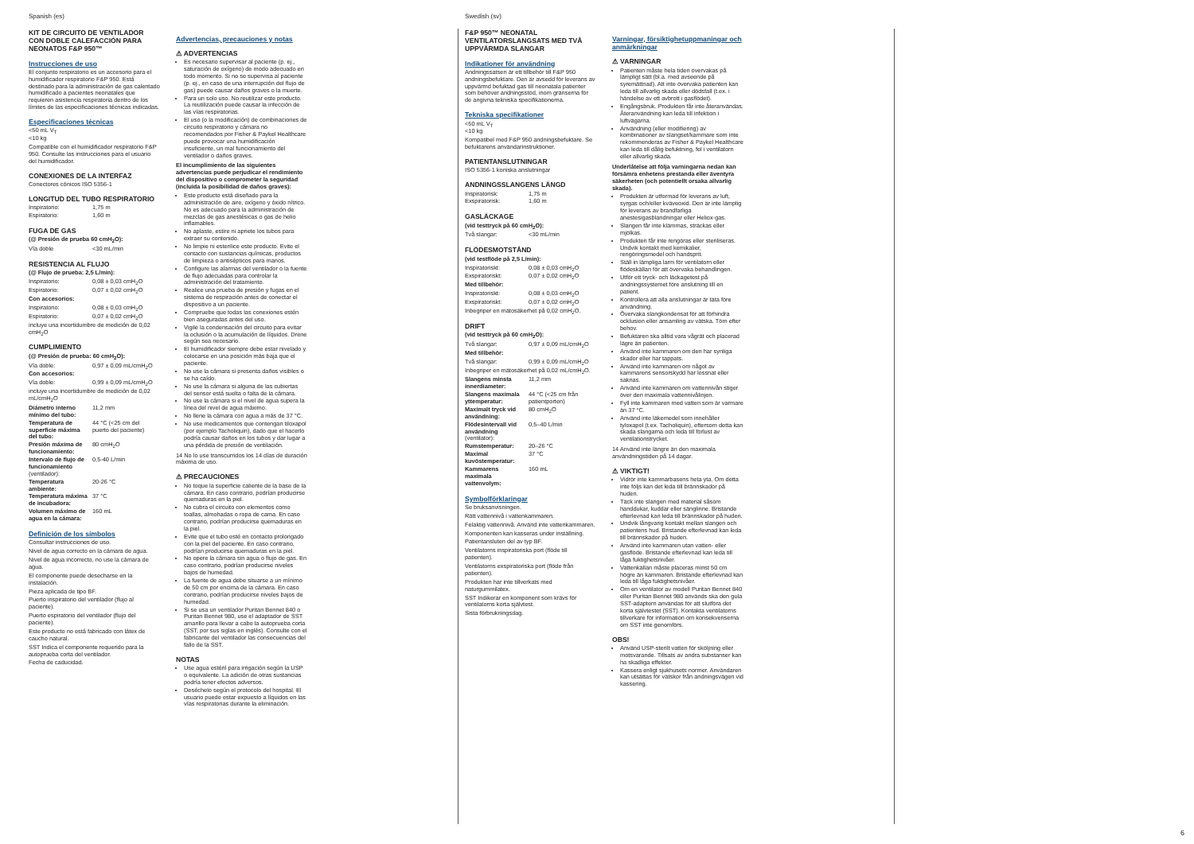Spanish (es)
KIT DE CIRCUITO DE VENTILADOR CON DOBLE CALEFACCIÓN PARA NEONATOS F&P 950™
Instrucciones de uso
El conjunto respiratorio es un accesorio para el humidificador respiratorio F&P 950. Está destinado para la administración de gas calentado humidificado a pacientes neonatales que requieren asistencia respiratoria dentro de los límites de las especificaciones técnicas indicadas.
Especificaciones técnicas
<50 mL V<sub>T</sub>
<10 kg
Compatible con el humidificador respiratorio F&P 950. Consulte las instrucciones para el usuario del humidificador.
CONEXIONES DE LA INTERFAZ
Conectores cónicos ISO 5356-1
LONGITUD DEL TUBO RESPIRATORIO
| Inspiratorio: | 1,75 m |
| Espiratorio: | 1,60 m |
FUGA DE GAS
(@ Presión de prueba 60 cmH<sub>2</sub>O):
| Vía doble | <30 mL/min |
RESISTENCIA AL FLUJO
(@ Flujo de prueba: 2,5 L/min):
| Inspiratorio: | 0,08 ± 0,03 cmH<sub>2</sub>O |
| Espiratorio: | 0,07 ± 0,02 cmH<sub>2</sub>O |
Con accesorios:
| Inspiratorio: | 0,08 ± 0,03 cmH<sub>2</sub>O |
| Espiratorio: | 0,07 ± 0,02 cmH<sub>2</sub>O |
incluye una incertidumbre de medición de 0,02 cmH<sub>2</sub>O
CUMPLIMIENTO
(@ Presión de prueba: 60 cmH<sub>2</sub>O):
| Vía doble: | 0,97 ± 0,09 mL/cmH<sub>2</sub>O |
Con accesorios:
| Vía doble: | 0,99 ± 0,09 mL/cmH<sub>2</sub>O |
incluye una incertidumbre de medición de 0,02 mL/cmH<sub>2</sub>O
| Diámetro interno mínimo del tubo: | 11,2 mm |
| Temperatura de superficie máxima del tubo: | 44 °C (<25 cm del puerto del paciente) |
| Presión máxima de funcionamiento: | 80 cmH<sub>2</sub>O |
| Intervalo de flujo de funcionamiento (ventilador): | 0,5-40 L/min |
| Temperatura ambiente: | 20-26 °C |
| Temperatura máxima de incubadora: | 37 °C |
| Volumen máximo de agua en la cámara: | 160 mL |
Definición de los símbolos
Consultar instrucciones de uso.
Nivel de agua correcto en la cámara de agua.
Nivel de agua incorrecto, no use la cámara de agua.
El componente puede desecharse en la instalación.
Pieza aplicada de tipo BF.
Puerto inspiratorio del ventilador (flujo al paciente).
Puerto espiratorio del ventilador (flujo del paciente).
Este producto no está fabricado con látex de caucho natural.
SST Indica el componente requerido para la autoprueba corta del ventilador.
Fecha de caducidad.
Advertencias, precauciones y notas
⚠ ADVERTENCIAS
Es necesario supervisar al paciente (p. ej., saturación de oxígeno) de modo adecuado en todo momento. Si no se supervisa al paciente (p. ej., en caso de una interrupción del flujo de gas) puede causar daños graves o la muerte.
Para un solo uso. No reutilizar este producto. La reutilización puede causar la infección de las vías respiratorias.
El uso (o la modificación) de combinaciones de circuito respiratorio y cámara no recomendados por Fisher & Paykel Healthcare puede provocar una humidificación insuficiente, un mal funcionamiento del ventilador o daños graves.
El incumplimiento de las siguientes advertencias puede perjudicar el rendimiento del dispositivo o comprometer la seguridad (incluida la posibilidad de daños graves):
Este producto está diseñado para la administración de aire, oxígeno y óxido nítrico. No es adecuado para la administración de mezclas de gas anestésicas o gas de helio inflamables.
No aplaste, estire ni apriete los tubos para extraer su contenido.
No limpie ni esterilice este producto. Evite el contacto con sustancias químicas, productos de limpieza o antisépticos para manos.
Configure las alarmas del ventilador o la fuente de flujo adecuadas para controlar la administración del tratamiento.
Realice una prueba de presión y fugas en el sistema de respiración antes de conectar el dispositivo a un paciente.
Compruebe que todas las conexiones estén bien aseguradas antes del uso.
Vigile la condensación del circuito para evitar la oclusión o la acumulación de líquidos. Drene según sea necesario.
El humidificador siempre debe estar nivelado y colocarse en una posición más baja que el paciente.
No use la cámara si presenta daños visibles o se ha caído.
No use la cámara si alguna de las cubiertas del sensor está suelta o falta de la cámara.
No use la cámara si el nivel de agua supera la línea del nivel de agua máximo.
No llene la cámara con agua a más de 37 °C.
No use medicamentos que contengan tiloxapol (por ejemplo Tacholiquin), dado que el hacerlo podría causar daños en los tubos y dar lugar a una pérdida de presión de ventilación.
14 No lo use transcurridos los 14 días de duración máxima de uso.
⚠ PRECAUCIONES
No toque la superficie caliente de la base de la cámara. En caso contrario, podrían producirse quemaduras en la piel.
No cubra el circuito con elementos como toallas, almohadas o ropa de cama. En caso contrario, podrían producirse quemaduras en la piel.
Evite que el tubo esté en contacto prolongado con la piel del paciente. En caso contrario, podrían producirse quemaduras en la piel.
No opere la cámara sin agua o flujo de gas. En caso contrario, podrían producirse niveles bajos de humedad.
La fuente de agua debe situarse a un mínimo de 50 cm por encima de la cámara. En caso contrario, podrían producirse niveles bajos de humedad.
Si se usa un ventilador Puritan Bennet 840 o Puritan Bennet 980, use el adaptador de SST amarillo para llevar a cabo la autoprueba corta (SST, por sus siglas en inglés). Consulte con el fabricante del ventilador las consecuencias del fallo de la SST.
NOTAS
Use agua estéril para irrigación según la USP o equivalente. La adición de otras sustancias podría tener efectos adversos.
Deséchelo según el protocolo del hospital. El usuario puede estar expuesto a líquidos en las vías respiratorias durante la eliminación.
Swedish (sv)
F&P 950™ NEONATAL VENTILATORSLANGSATS MED TVÅ UPPVÄRMDA SLANGAR
Indikationer för användning
Andningssatsen är ett tillbehör till F&P 950 andningsbefuktare. Den är avsedd för leverans av uppvärmd befuktad gas till neonatala patienter som behöver andningsstöd, inom gränserna för de angivna tekniska specifikationerna.
Tekniska specifikationer
<50 mL V<sub>T</sub>
<10 kg
Kompatibel med F&P 950 andningsbefuktare. Se befuktarens användarinstruktioner.
PATIENTANSLUTNINGAR
ISO 5356-1 koniska anslutningar
ANDNINGSSLANGENS LÄNGD
| Inspiratorisk: | 1,75 m |
| Exspiratorisk: | 1,60 m |
GASLÄCKAGE
(vid testtryck på 60 cmH<sub>2</sub>O):
| Två slangar: | <30 mL/min |
FLÖDESMOTSTÅND
(vid testflöde på 2,5 L/min):
| Inspiratoriskt: | 0,08 ± 0,03 cmH<sub>2</sub>O |
| Exspiratoriskt: | 0,07 ± 0,02 cmH<sub>2</sub>O |
Med tillbehör:
| Inspiratoriskt: | 0,08 ± 0,03 cmH<sub>2</sub>O |
| Exspiratoriskt: | 0,07 ± 0,02 cmH<sub>2</sub>O |
Inbegriper en mätosäkerhet på 0,02 cmH<sub>2</sub>O.
DRIFT
(vid testtryck på 60 cmH<sub>2</sub>O):
| Två slangar: | 0,97 ± 0,09 mL/cmH<sub>2</sub>O |
Med tillbehör:
| Två slangar: | 0,99 ± 0,09 mL/cmH<sub>2</sub>O |
Inbegriper en mätosäkerhet på 0,02 mL/cmH<sub>2</sub>O.
| Slangens minsta innerdiameter: | 11,2 mm |
| Slangens maximala yttemperatur: | 44 °C (<25 cm från patientporten) |
| Maximalt tryck vid användning: | 80 cmH<sub>2</sub>O |
| Flödesintervall vid användning (ventilator): | 0,5–40 L/min |
| Rumstemperatur: | 20–26 °C |
| Maximal kuvöstemperatur: | 37 °C |
| Kammarens maximala vattenvolym: | 160 mL |
Symbolförklaringar
Se bruksanvisningen.
Rätt vattennivå i vattenkammaren.
Felaktig vattennivå. Använd inte vattenkammaren.
Komponenten kan kasseras under inställning.
Patientansluten del av typ BF.
Ventilatorns inspiratoriska port (flöde till patienten).
Ventilatorns exspiratoriska port (flöde från patienten).
Produkten har inte tillverkats med naturgummilatex.
SST Indikerar en komponent som krävs för ventilatorns korta självtest.
Sista förbrukningsdag.
Varningar, försiktighetuppmaningar och anmärkningar
⚠ VARNINGAR
Patienten måste hela tiden övervakas på lämpligt sätt (bl.a. med avseende på syremättnad). Att inte övervaka patienten kan leda till allvarlig skada eller dödsfall (t.ex. i händelse av ett avbrott i gasflödet).
Engångsbruk. Produkten får inte återanvändas. Återanvändning kan leda till infektion i luftvägarna.
Användning (eller modifiering) av kombinationer av slangset/kammare som inte rekommenderas av Fisher & Paykel Healthcare kan leda till dålig befuktning, fel i ventilatorn eller allvarlig skada.
Underlåtelse att följa varningarna nedan kan försämra enhetens prestanda eller äventyra säkerheten (och potentiellt orsaka allvarlig skada).
Produkten är utformad för leverans av luft, syrgas och/eller kväveoxid. Den är inte lämplig för leverans av brandfarliga anestesigasblandningar eller Heliox-gas.
Slangen får inte klämmas, sträckas eller mjölkas.
Produkten får inte rengöras eller steriliseras. Undvik kontakt med kemikalier, rengöringsmedel och handsprit.
Ställ in lämpliga larm för ventilatorn eller flödeskällan för att övervaka behandlingen.
Utför ett tryck- och läckagetest på andningssystemet före anslutning till en patient.
Kontrollera att alla anslutningar är täta före användning.
Övervaka slangkondensat för att förhindra ocklusion eller ansamling av vätska. Töm efter behov.
Befuktaren ska alltid vara vågrät och placerad lägre än patienten.
Använd inte kammaren om den har synliga skador eller har tappats.
Använd inte kammaren om något av kammarens sensorskydd har lossnat eller saknas.
Använd inte kammaren om vattennivån stiger över den maximala vattennivålinjen.
Fyll inte kammaren med vatten som är varmare än 37 °C.
Använd inte läkemedel som innehåller tyloxapol (t.ex. Tacholiquin), eftersom detta kan skada slangarna och leda till förlust av ventilationstrycket.
14 Använd inte längre än den maximala användningstiden på 14 dagar.
⚠ VIKTIGT!
Vidrör inte kammarbasens heta yta. Om detta inte följs kan det leda till brännskador på huden.
Täck inte slangen med material såsom handdukar, kuddar eller sänglinne. Bristande efterlevnad kan leda till brännskador på huden.
Undvik långvarig kontakt mellan slangen och patientens hud. Bristande efterlevnad kan leda till brännskador på huden.
Använd inte kammaren utan vatten- eller gasflöde. Bristande efterlevnad kan leda till låga fuktighetsnivåer.
Vattenkällan måste placeras minst 50 cm högre än kammaren. Bristande efterlevnad kan leda till låga fuktighetsnivåer.
Om en ventilator av modell Puritan Bennet 840 eller Puritan Bennet 980 används ska den gula SST-adaptern användas för att slutföra det korta självtestet (SST). Kontakta ventilatorns tillverkare för information om konsekvenserna om SST inte genomförs.
OBS!
Använd USP-sterilt vatten för sköljning eller motsvarande. Tillsats av andra substanser kan ha skadliga effekter.
Kassera enligt sjukhusets normer. Användaren kan utsättas för vätskor från andningsvägen vid kassering.
6